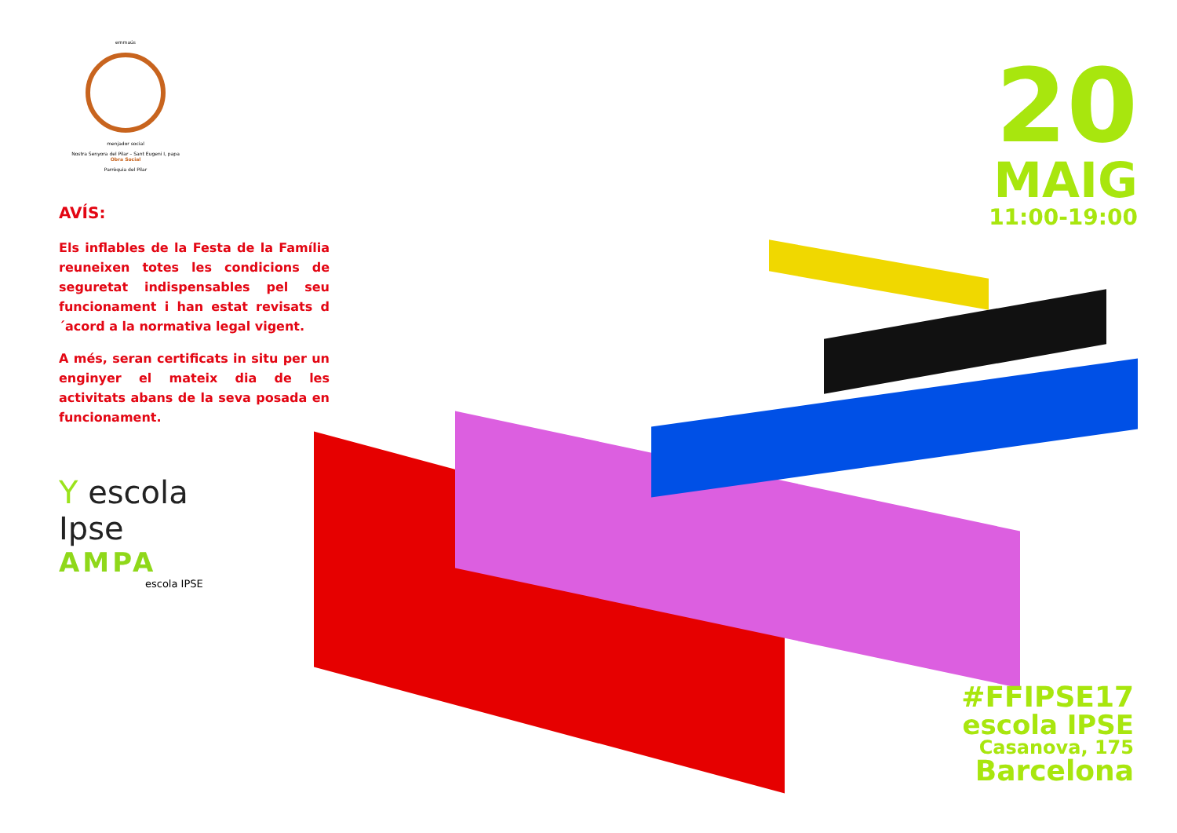emmaús
menjador social
Nostra Senyora del Pilar – Sant Eugeni I, papa
Obra Social
Parròquia del Pilar
AVÍS:
Els inflables de la Festa de la Família reuneixen totes les condicions de seguretat indispensables pel seu funcionament i han estat revisats d´acord a la normativa legal vigent.
A més, seran certificats in situ per un enginyer el mateix dia de les activitats abans de la seva posada en funcionament.
Y escola
Ipse
AMPA
escola IPSE
20
MAIG
11:00-19:00
#FFIPSE17
escola IPSE
Casanova, 175
Barcelona